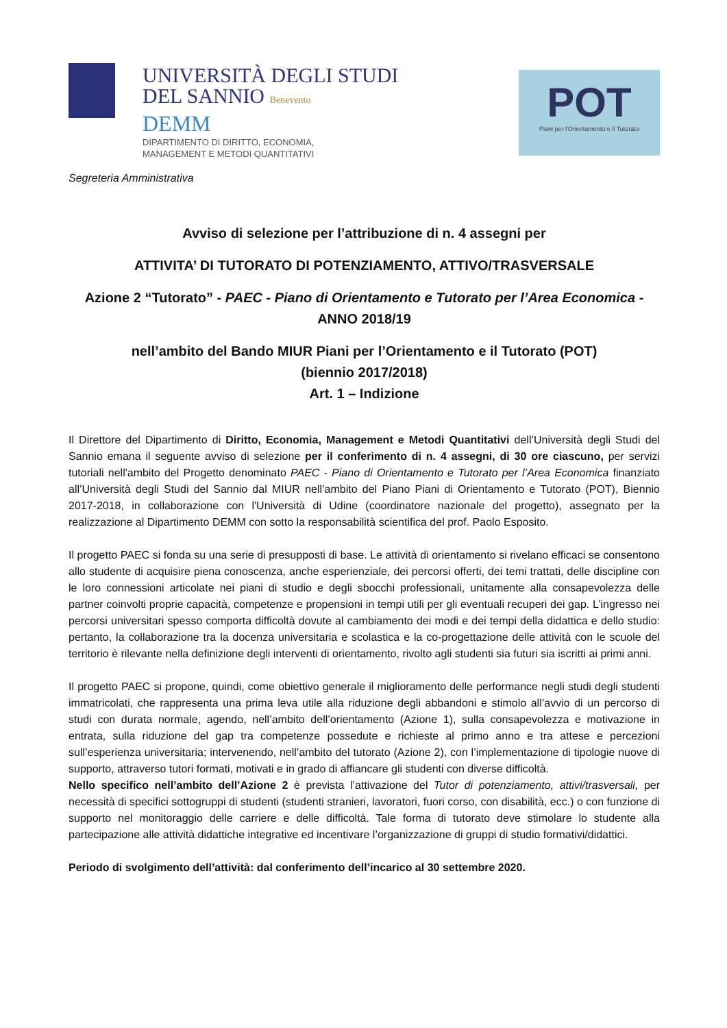UNIVERSITÀ DEGLI STUDI
DEL SANNIO Benevento
DEMM
DIPARTIMENTO DI DIRITTO, ECONOMIA,
MANAGEMENT E METODI QUANTITATIVI
POT
Piani per l'Orientamento e il Tutorato
Segreteria Amministrativa
Avviso di selezione per l’attribuzione di n. 4 assegni per
ATTIVITA’ DI TUTORATO DI POTENZIAMENTO, ATTIVO/TRASVERSALE
Azione 2 “Tutorato” - PAEC - Piano di Orientamento e Tutorato per l’Area Economica - ANNO 2018/19
nell’ambito del Bando MIUR Piani per l’Orientamento e il Tutorato (POT)
(biennio 2017/2018)
Art. 1 – Indizione
Il Direttore del Dipartimento di Diritto, Economia, Management e Metodi Quantitativi dell’Università degli Studi del Sannio emana il seguente avviso di selezione per il conferimento di n. 4 assegni, di 30 ore ciascuno, per servizi tutoriali nell'ambito del Progetto denominato PAEC - Piano di Orientamento e Tutorato per l’Area Economica finanziato all’Università degli Studi del Sannio dal MIUR nell’ambito del Piano Piani di Orientamento e Tutorato (POT), Biennio 2017-2018, in collaborazione con l'Università di Udine (coordinatore nazionale del progetto), assegnato per la realizzazione al Dipartimento DEMM con sotto la responsabilità scientifica del prof. Paolo Esposito.
Il progetto PAEC si fonda su una serie di presupposti di base. Le attività di orientamento si rivelano efficaci se consentono allo studente di acquisire piena conoscenza, anche esperienziale, dei percorsi offerti, dei temi trattati, delle discipline con le loro connessioni articolate nei piani di studio e degli sbocchi professionali, unitamente alla consapevolezza delle partner coinvolti proprie capacità, competenze e propensioni in tempi utili per gli eventuali recuperi dei gap. L’ingresso nei percorsi universitari spesso comporta difficoltà dovute al cambiamento dei modi e dei tempi della didattica e dello studio: pertanto, la collaborazione tra la docenza universitaria e scolastica e la co-progettazione delle attività con le scuole del territorio è rilevante nella definizione degli interventi di orientamento, rivolto agli studenti sia futuri sia iscritti ai primi anni.
Il progetto PAEC si propone, quindi, come obiettivo generale il miglioramento delle performance negli studi degli studenti immatricolati, che rappresenta una prima leva utile alla riduzione degli abbandoni e stimolo all’avvio di un percorso di studi con durata normale, agendo, nell’ambito dell’orientamento (Azione 1), sulla consapevolezza e motivazione in entrata, sulla riduzione del gap tra competenze possedute e richieste al primo anno e tra attese e percezioni sull’esperienza universitaria; intervenendo, nell’ambito del tutorato (Azione 2), con l’implementazione di tipologie nuove di supporto, attraverso tutori formati, motivati e in grado di affiancare gli studenti con diverse difficoltà.
Nello specifico nell’ambito dell’Azione 2 è prevista l’attivazione del Tutor di potenziamento, attivi/trasversali, per necessità di specifici sottogruppi di studenti (studenti stranieri, lavoratori, fuori corso, con disabilità, ecc.) o con funzione di supporto nel monitoraggio delle carriere e delle difficoltà. Tale forma di tutorato deve stimolare lo studente alla partecipazione alle attività didattiche integrative ed incentivare l’organizzazione di gruppi di studio formativi/didattici.
Periodo di svolgimento dell’attività: dal conferimento dell’incarico al 30 settembre 2020.